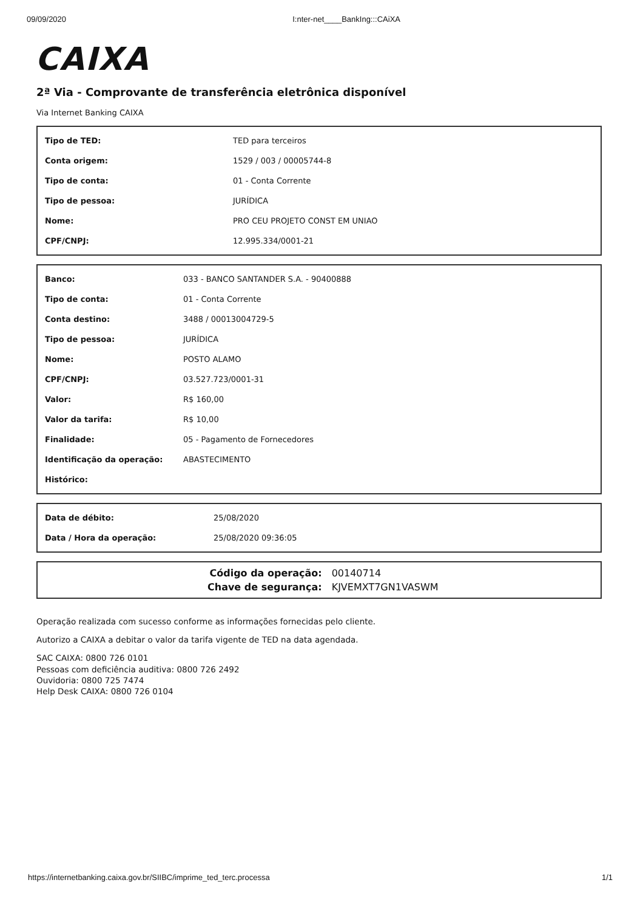09/09/2020 I:nter-net____BankIng:::CAiXA
CAIXA
2ª Via - Comprovante de transferência eletrônica disponível
Via Internet Banking CAIXA
| Tipo de TED: | TED para terceiros |
| Conta origem: | 1529 / 003 / 00005744-8 |
| Tipo de conta: | 01 - Conta Corrente |
| Tipo de pessoa: | JURÍDICA |
| Nome: | PRO CEU PROJETO CONST EM UNIAO |
| CPF/CNPJ: | 12.995.334/0001-21 |
| Banco: | 033 - BANCO SANTANDER S.A. - 90400888 |
| Tipo de conta: | 01 - Conta Corrente |
| Conta destino: | 3488 / 00013004729-5 |
| Tipo de pessoa: | JURÍDICA |
| Nome: | POSTO ALAMO |
| CPF/CNPJ: | 03.527.723/0001-31 |
| Valor: | R$ 160,00 |
| Valor da tarifa: | R$ 10,00 |
| Finalidade: | 05 - Pagamento de Fornecedores |
| Identificação da operação: | ABASTECIMENTO |
| Histórico: | |
| Data de débito: | 25/08/2020 |
| Data / Hora da operação: | 25/08/2020 09:36:05 |
| Código da operação: | 00140714 |
| Chave de segurança: | KJVEMXT7GN1VASWM |
Operação realizada com sucesso conforme as informações fornecidas pelo cliente.
Autorizo a CAIXA a debitar o valor da tarifa vigente de TED na data agendada.
SAC CAIXA: 0800 726 0101
Pessoas com deficiência auditiva: 0800 726 2492
Ouvidoria: 0800 725 7474
Help Desk CAIXA: 0800 726 0104
https://internetbanking.caixa.gov.br/SIIBC/imprime_ted_terc.processa 1/1